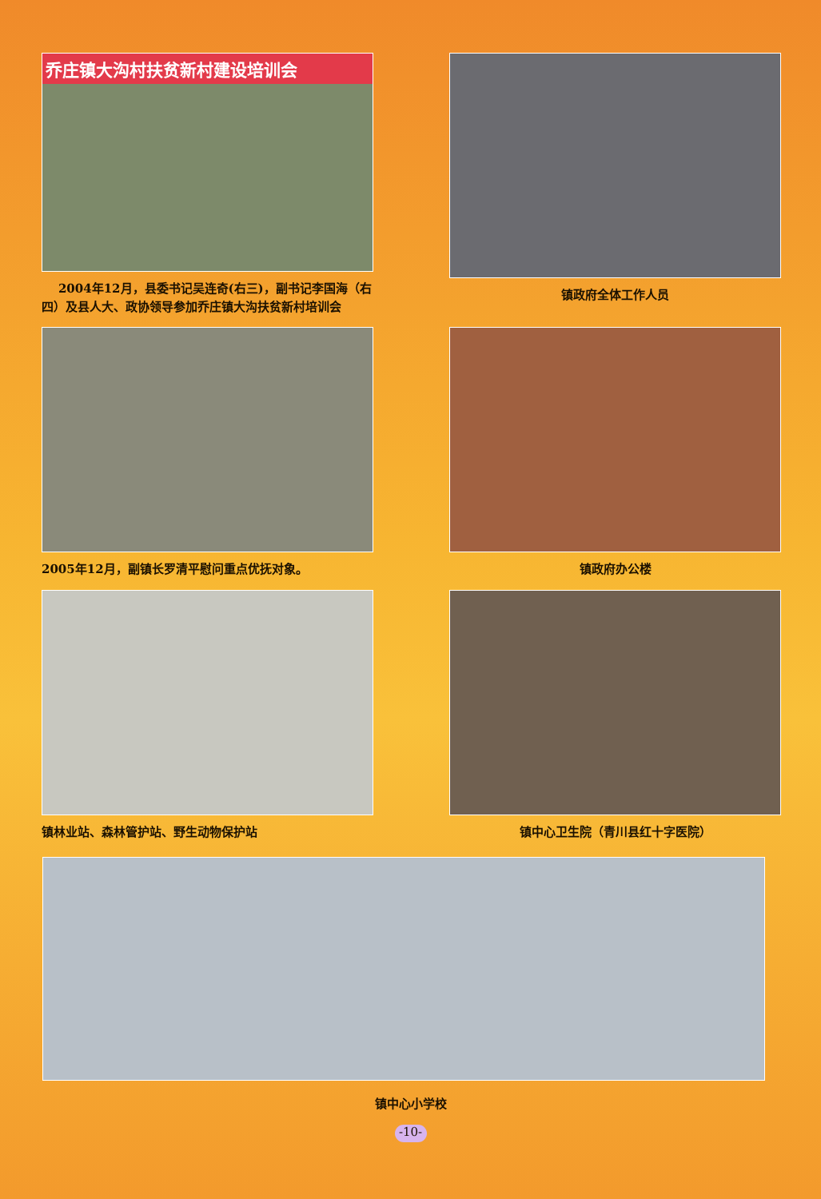乔庄镇大沟村扶贫新村建设培训会
2004年12月，县委书记吴连奇(右三)，副书记李国海（右四）及县人大、政协领导参加乔庄镇大沟扶贫新村培训会
镇政府全体工作人员
2005年12月，副镇长罗清平慰问重点优抚对象。 镇政府办公楼
镇林业站、森林管护站、野生动物保护站 镇中心卫生院（青川县红十字医院）
镇中心小学校
-10-